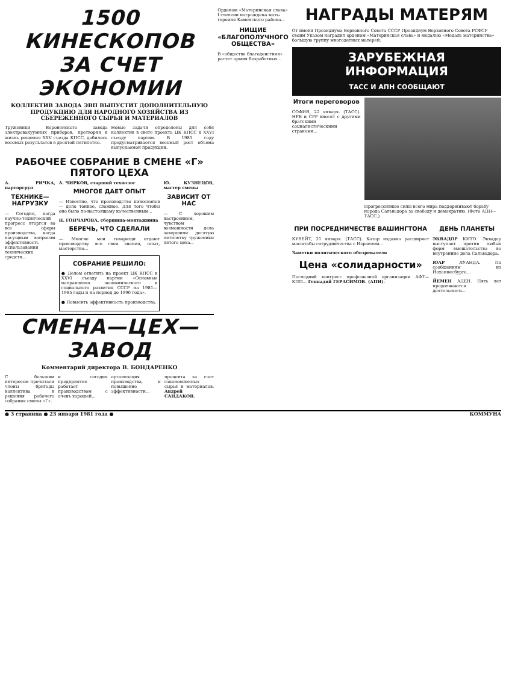1500 КИНЕСКОПОВ
ЗА СЧЕТ ЭКОНОМИИ
КОЛЛЕКТИВ ЗАВОДА ЭВП ВЫПУСТИТ ДОПОЛНИТЕЛЬНУЮ ПРОДУКЦИЮ ДЛЯ НАРОДНОГО ХОЗЯЙСТВА ИЗ СБЕРЕЖЕННОГО СЫРЬЯ И МАТЕРИАЛОВ
Труженики Вороненского завода электровакуумных приборов, претворяя в жизнь решения XXV съезда КПСС, добились весомых результатов в десятой пятилетке.
Новые задачи определены для себя коллектив в свете проекта ЦК КПСС к XXVI съезду партии. В 1981 году предусматривается весомый рост объема выпускаемой продукции.
РАБОЧЕЕ СОБРАНИЕ В СМЕНЕ «Г» ПЯТОГО ЦЕХА
А. РИЧКА, парторгруп
ТЕХНИКЕ—НАГРУЗКУ
— Сегодня, когда научно-технический прогресс вторгся во все сферы производства, когда насущным вопросом эффективность использования технических средств...
А. ЧИРКОВ, старший технолог
МНОГОЕ ДАЕТ ОПЫТ
— Известно, что производство кинескопов — дело тонкое, сложное. Для того чтобы оно было по-настоящему качественным...
Н. ГОНЧАРОВА, сборщица-монтажница
БЕРЕЧЬ, ЧТО СДЕЛАЛИ
— Многие мои товарищи отдают производству все свои знания, опыт, мастерство...
СОБРАНИЕ РЕШИЛО:
● Делом ответить на проект ЦК КПСС к XXVI съезду партии «Основные направления экономического и социального развития СССР на 1981—1985 годы и на период до 1990 года».
● Повысить эффективность производства.
Ю. КУЗНЕЦОВ, мастер смены
ЗАВИСИТ ОТ НАС
— С хорошим настроением, чувством возможности дела завершили десятую пятилетку труженики пятого цеха...
СМЕНА—ЦЕХ—ЗАВОД
Комментарий директора В. БОНДАРЕНКО
С большим интересом прочитали члены бригады коллектива и решения рабочего собрания смены «Г».
и сегодня предприятие работает производством с очень хорошей...
организация производства, и повышение эффективности...
процента за счет сэкономленных сырья и материалов. Андрей САНДАКОВ.
Орденом «Материнская слава» I степени награждена мать-героиня Каменского района...
НИЩИЕ «БЛАГОПОЛУЧНОГО ОБЩЕСТВА»
В «обществе благоденствия» растет армия безработных...
НАГРАДЫ МАТЕРЯМ
От имени Президиума Верховного Совета СССР Президиум Верховного Совета РСФСР своим Указом наградил орденом «Материнская слава» и медалью «Медаль материнства» большую группу многодетных матерей.
ЗАРУБЕЖНАЯ ИНФОРМАЦИЯ
ТАСС И АПН СООБЩАЮТ
Итоги переговоров
СОФИЯ, 22 января. (ТАСС). НРБ и СРР вносят с другими братскими социалистическими странами...
Прогрессивные силы всего мира поддерживают борьбу народа Сальвадора за свободу и демократию. (Фото АДН—ТАСС.)
ПРИ ПОСРЕДНИЧЕСТВЕ ВАШИНГТОНА
КУВЕЙТ, 21 января. (ТАСС). Катар издавна расширяет масштабы сотрудничества с Израилем...
Заметки политического обозревателя
Цена «солидарности»
Последний конгресс профсоюзной организации АФТ—КПП... Геннадий ГЕРАСИМОВ. (АПН).
ДЕНЬ ПЛАНЕТЫ
ЭКВАДОР КИТО. Эквадор выступает против любых форм вмешательства во внутренние дела Сальвадора.
ЮАР ЛУАНДА. По сообщениям из Йоханнесбурга...
ЙЕМЕН АДЕН. Пять лет продолжаются деятельность...
● 3 страница ● 23 января 1981 года ● КОММУНА